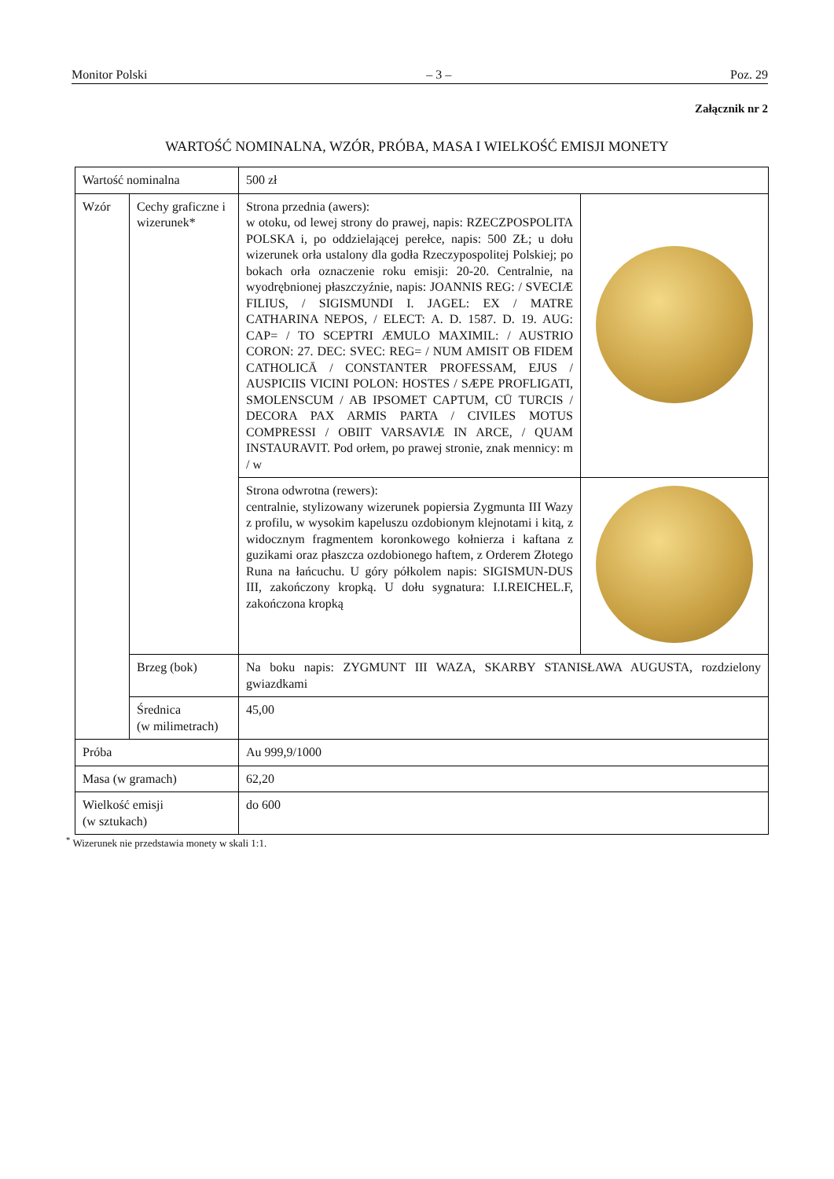Monitor Polski – 3 – Poz. 29
Załącznik nr 2
WARTOŚĆ NOMINALNA, WZÓR, PRÓBA, MASA I WIELKOŚĆ EMISJI MONETY
| Wartość nominalna | | 500 zł | |
| Wzór | Cechy graficzne i wizerunek* | Strona przednia (awers): w otoku, od lewej strony do prawej, napis: RZECZPOSPOLITA POLSKA i, po oddzielającej perełce, napis: 500 ZŁ; u dołu wizerunek orła ustalony dla godła Rzeczypospolitej Polskiej; po bokach orła oznaczenie roku emisji: 20-20. Centralnie, na wyodrębnionej płaszczyźnie, napis: JOANNIS REG: / SVECIÆ FILIUS, / SIGISMUNDI I. JAGEL: EX / MATRE CATHARINA NEPOS, / ELECT: A. D. 1587. D. 19. AUG: CAP= / TO SCEPTRI ÆMULO MAXIMIL: / AUSTRIO CORON: 27. DEC: SVEC: REG= / NUM AMISIT OB FIDEM CATHOLICĀ / CONSTANTER PROFESSAM, EJUS / AUSPICIIS VICINI POLON: HOSTES / SÆPE PROFLIGATI, SMOLENSCUM / AB IPSOMET CAPTUM, CŪ TURCIS / DECORA PAX ARMIS PARTA / CIVILES MOTUS COMPRESSI / OBIIT VARSAVIÆ IN ARCE, / QUAM INSTAURAVIT. Pod orłem, po prawej stronie, znak mennicy: m / w | |
| | | Strona odwrotna (rewers): centralnie, stylizowany wizerunek popiersia Zygmunta III Wazy z profilu, w wysokim kapeluszu ozdobionym klejnotami i kitą, z widocznym fragmentem koronkowego kołnierza i kaftana z guzikami oraz płaszcza ozdobionego haftem, z Orderem Złotego Runa na łańcuchu. U góry półkolem napis: SIGISMUN-DUS III, zakończony kropką. U dołu sygnatura: I.I.REICHEL.F, zakończona kropką | |
| | Brzeg (bok) | Na boku napis: ZYGMUNT III WAZA, SKARBY STANISŁAWA AUGUSTA, rozdzielony gwiazdkami | |
| | Średnica (w milimetrach) | 45,00 | |
| Próba | | Au 999,9/1000 | |
| Masa (w gramach) | | 62,20 | |
| Wielkość emisji (w sztukach) | | do 600 | |
<sup>*</sup> Wizerunek nie przedstawia monety w skali 1:1.